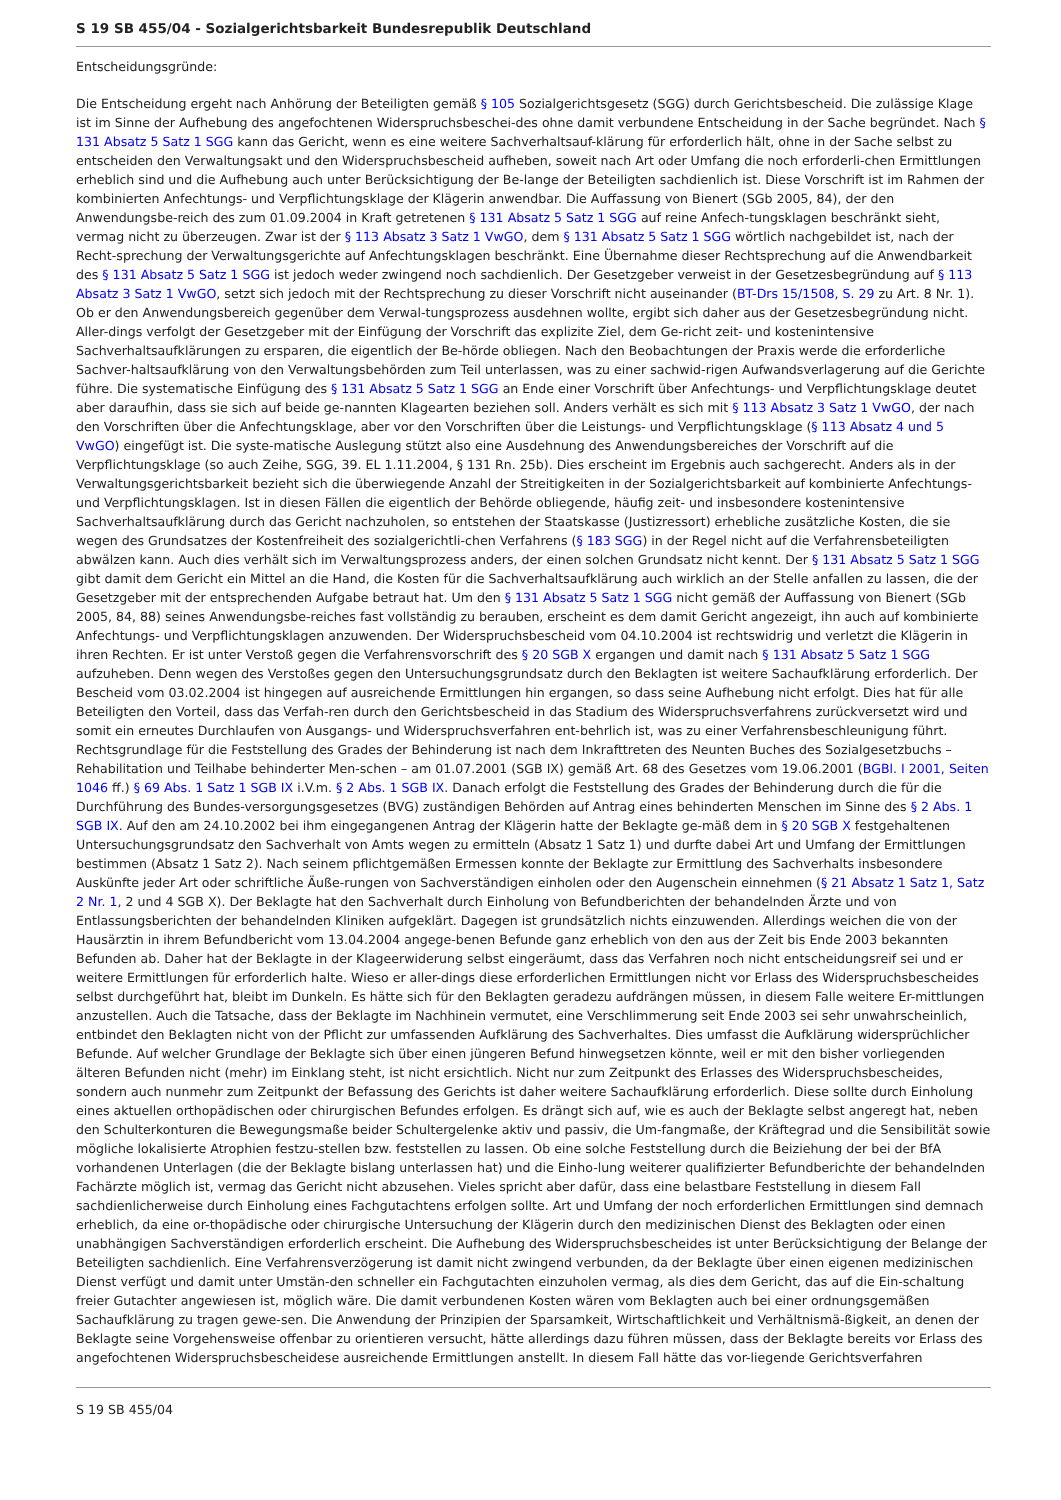S 19 SB 455/04 - Sozialgerichtsbarkeit Bundesrepublik Deutschland
Entscheidungsgründe:
Die Entscheidung ergeht nach Anhörung der Beteiligten gemäß § 105 Sozialgerichtsgesetz (SGG) durch Gerichtsbescheid. Die zulässige Klage ist im Sinne der Aufhebung des angefochtenen Widerspruchsbeschei-des ohne damit verbundene Entscheidung in der Sache begründet. Nach § 131 Absatz 5 Satz 1 SGG kann das Gericht, wenn es eine weitere Sachverhaltsauf-klärung für erforderlich hält, ohne in der Sache selbst zu entscheiden den Verwaltungsakt und den Widerspruchsbescheid aufheben, soweit nach Art oder Umfang die noch erforderli-chen Ermittlungen erheblich sind und die Aufhebung auch unter Berücksichtigung der Be-lange der Beteiligten sachdienlich ist. Diese Vorschrift ist im Rahmen der kombinierten Anfechtungs- und Verpflichtungsklage der Klägerin anwendbar. Die Auffassung von Bienert (SGb 2005, 84), der den Anwendungsbe-reich des zum 01.09.2004 in Kraft getretenen § 131 Absatz 5 Satz 1 SGG auf reine Anfech-tungsklagen beschränkt sieht, vermag nicht zu überzeugen. Zwar ist der § 113 Absatz 3 Satz 1 VwGO, dem § 131 Absatz 5 Satz 1 SGG wörtlich nachgebildet ist, nach der Recht-sprechung der Verwaltungsgerichte auf Anfechtungsklagen beschränkt. Eine Übernahme dieser Rechtsprechung auf die Anwendbarkeit des § 131 Absatz 5 Satz 1 SGG ist jedoch weder zwingend noch sachdienlich. Der Gesetzgeber verweist in der Gesetzesbegründung auf § 113 Absatz 3 Satz 1 VwGO, setzt sich jedoch mit der Rechtsprechung zu dieser Vorschrift nicht auseinander (BT-Drs 15/1508, S. 29 zu Art. 8 Nr. 1). Ob er den Anwendungsbereich gegenüber dem Verwal-tungsprozess ausdehnen wollte, ergibt sich daher aus der Gesetzesbegründung nicht. Aller-dings verfolgt der Gesetzgeber mit der Einfügung der Vorschrift das explizite Ziel, dem Ge-richt zeit- und kostenintensive Sachverhaltsaufklärungen zu ersparen, die eigentlich der Be-hörde obliegen. Nach den Beobachtungen der Praxis werde die erforderliche Sachver-haltsaufklärung von den Verwaltungsbehörden zum Teil unterlassen, was zu einer sachwid-rigen Aufwandsverlagerung auf die Gerichte führe. Die systematische Einfügung des § 131 Absatz 5 Satz 1 SGG an Ende einer Vorschrift über Anfechtungs- und Verpflichtungsklage deutet aber daraufhin, dass sie sich auf beide ge-nannten Klagearten beziehen soll. Anders verhält es sich mit § 113 Absatz 3 Satz 1 VwGO, der nach den Vorschriften über die Anfechtungsklage, aber vor den Vorschriften über die Leistungs- und Verpflichtungsklage (§ 113 Absatz 4 und 5 VwGO) eingefügt ist. Die syste-matische Auslegung stützt also eine Ausdehnung des Anwendungsbereiches der Vorschrift auf die Verpflichtungsklage (so auch Zeihe, SGG, 39. EL 1.11.2004, § 131 Rn. 25b). Dies erscheint im Ergebnis auch sachgerecht. Anders als in der Verwaltungsgerichtsbarkeit bezieht sich die überwiegende Anzahl der Streitigkeiten in der Sozialgerichtsbarkeit auf kombinierte Anfechtungs- und Verpflichtungsklagen. Ist in diesen Fällen die eigentlich der Behörde obliegende, häufig zeit- und insbesondere kostenintensive Sachverhaltsaufklärung durch das Gericht nachzuholen, so entstehen der Staatskasse (Justizressort) erhebliche zusätzliche Kosten, die sie wegen des Grundsatzes der Kostenfreiheit des sozialgerichtli-chen Verfahrens (§ 183 SGG) in der Regel nicht auf die Verfahrensbeteiligten abwälzen kann. Auch dies verhält sich im Verwaltungsprozess anders, der einen solchen Grundsatz nicht kennt. Der § 131 Absatz 5 Satz 1 SGG gibt damit dem Gericht ein Mittel an die Hand, die Kosten für die Sachverhaltsaufklärung auch wirklich an der Stelle anfallen zu lassen, die der Gesetzgeber mit der entsprechenden Aufgabe betraut hat. Um den § 131 Absatz 5 Satz 1 SGG nicht gemäß der Auffassung von Bienert (SGb 2005, 84, 88) seines Anwendungsbe-reiches fast vollständig zu berauben, erscheint es dem damit Gericht angezeigt, ihn auch auf kombinierte Anfechtungs- und Verpflichtungsklagen anzuwenden. Der Widerspruchsbescheid vom 04.10.2004 ist rechtswidrig und verletzt die Klägerin in ihren Rechten. Er ist unter Verstoß gegen die Verfahrensvorschrift des § 20 SGB X ergangen und damit nach § 131 Absatz 5 Satz 1 SGG aufzuheben. Denn wegen des Verstoßes gegen den Untersuchungsgrundsatz durch den Beklagten ist weitere Sachaufklärung erforderlich. Der Bescheid vom 03.02.2004 ist hingegen auf ausreichende Ermittlungen hin ergangen, so dass seine Aufhebung nicht erfolgt. Dies hat für alle Beteiligten den Vorteil, dass das Verfah-ren durch den Gerichtsbescheid in das Stadium des Widerspruchsverfahrens zurückversetzt wird und somit ein erneutes Durchlaufen von Ausgangs- und Widerspruchsverfahren ent-behrlich ist, was zu einer Verfahrensbeschleunigung führt. Rechtsgrundlage für die Feststellung des Grades der Behinderung ist nach dem Inkrafttreten des Neunten Buches des Sozialgesetzbuchs – Rehabilitation und Teilhabe behinderter Men-schen – am 01.07.2001 (SGB IX) gemäß Art. 68 des Gesetzes vom 19.06.2001 (BGBl. I 2001, Seiten 1046 ff.) § 69 Abs. 1 Satz 1 SGB IX i.V.m. § 2 Abs. 1 SGB IX. Danach erfolgt die Feststellung des Grades der Behinderung durch die für die Durchführung des Bundes-versorgungsgesetzes (BVG) zuständigen Behörden auf Antrag eines behinderten Menschen im Sinne des § 2 Abs. 1 SGB IX. Auf den am 24.10.2002 bei ihm eingegangenen Antrag der Klägerin hatte der Beklagte ge-mäß dem in § 20 SGB X festgehaltenen Untersuchungsgrundsatz den Sachverhalt von Amts wegen zu ermitteln (Absatz 1 Satz 1) und durfte dabei Art und Umfang der Ermittlungen bestimmen (Absatz 1 Satz 2). Nach seinem pflichtgemäßen Ermessen konnte der Beklagte zur Ermittlung des Sachverhalts insbesondere Auskünfte jeder Art oder schriftliche Äuße-rungen von Sachverständigen einholen oder den Augenschein einnehmen (§ 21 Absatz 1 Satz 1, Satz 2 Nr. 1, 2 und 4 SGB X). Der Beklagte hat den Sachverhalt durch Einholung von Befundberichten der behandelnden Ärzte und von Entlassungsberichten der behandelnden Kliniken aufgeklärt. Dagegen ist grundsätzlich nichts einzuwenden. Allerdings weichen die von der Hausärztin in ihrem Befundbericht vom 13.04.2004 angege-benen Befunde ganz erheblich von den aus der Zeit bis Ende 2003 bekannten Befunden ab. Daher hat der Beklagte in der Klageerwiderung selbst eingeräumt, dass das Verfahren noch nicht entscheidungsreif sei und er weitere Ermittlungen für erforderlich halte. Wieso er aller-dings diese erforderlichen Ermittlungen nicht vor Erlass des Widerspruchsbescheides selbst durchgeführt hat, bleibt im Dunkeln. Es hätte sich für den Beklagten geradezu aufdrängen müssen, in diesem Falle weitere Er-mittlungen anzustellen. Auch die Tatsache, dass der Beklagte im Nachhinein vermutet, eine Verschlimmerung seit Ende 2003 sei sehr unwahrscheinlich, entbindet den Beklagten nicht von der Pflicht zur umfassenden Aufklärung des Sachverhaltes. Dies umfasst die Aufklärung widersprüchlicher Befunde. Auf welcher Grundlage der Beklagte sich über einen jüngeren Befund hinwegsetzen könnte, weil er mit den bisher vorliegenden älteren Befunden nicht (mehr) im Einklang steht, ist nicht ersichtlich. Nicht nur zum Zeitpunkt des Erlasses des Widerspruchsbescheides, sondern auch nunmehr zum Zeitpunkt der Befassung des Gerichts ist daher weitere Sachaufklärung erforderlich. Diese sollte durch Einholung eines aktuellen orthopädischen oder chirurgischen Befundes erfolgen. Es drängt sich auf, wie es auch der Beklagte selbst angeregt hat, neben den Schulterkonturen die Bewegungsmaße beider Schultergelenke aktiv und passiv, die Um-fangmaße, der Kräftegrad und die Sensibilität sowie mögliche lokalisierte Atrophien festzu-stellen bzw. feststellen zu lassen. Ob eine solche Feststellung durch die Beiziehung der bei der BfA vorhandenen Unterlagen (die der Beklagte bislang unterlassen hat) und die Einho-lung weiterer qualifizierter Befundberichte der behandelnden Fachärzte möglich ist, vermag das Gericht nicht abzusehen. Vieles spricht aber dafür, dass eine belastbare Feststellung in diesem Fall sachdienlicherweise durch Einholung eines Fachgutachtens erfolgen sollte. Art und Umfang der noch erforderlichen Ermittlungen sind demnach erheblich, da eine or-thopädische oder chirurgische Untersuchung der Klägerin durch den medizinischen Dienst des Beklagten oder einen unabhängigen Sachverständigen erforderlich erscheint. Die Aufhebung des Widerspruchsbescheides ist unter Berücksichtigung der Belange der Beteiligten sachdienlich. Eine Verfahrensverzögerung ist damit nicht zwingend verbunden, da der Beklagte über einen eigenen medizinischen Dienst verfügt und damit unter Umstän-den schneller ein Fachgutachten einzuholen vermag, als dies dem Gericht, das auf die Ein-schaltung freier Gutachter angewiesen ist, möglich wäre. Die damit verbundenen Kosten wären vom Beklagten auch bei einer ordnungsgemäßen Sachaufklärung zu tragen gewe-sen. Die Anwendung der Prinzipien der Sparsamkeit, Wirtschaftlichkeit und Verhältnismä-ßigkeit, an denen der Beklagte seine Vorgehensweise offenbar zu orientieren versucht, hätte allerdings dazu führen müssen, dass der Beklagte bereits vor Erlass des angefochtenen Widerspruchsbescheidese ausreichende Ermittlungen anstellt. In diesem Fall hätte das vor-liegende Gerichtsverfahren
S 19 SB 455/04